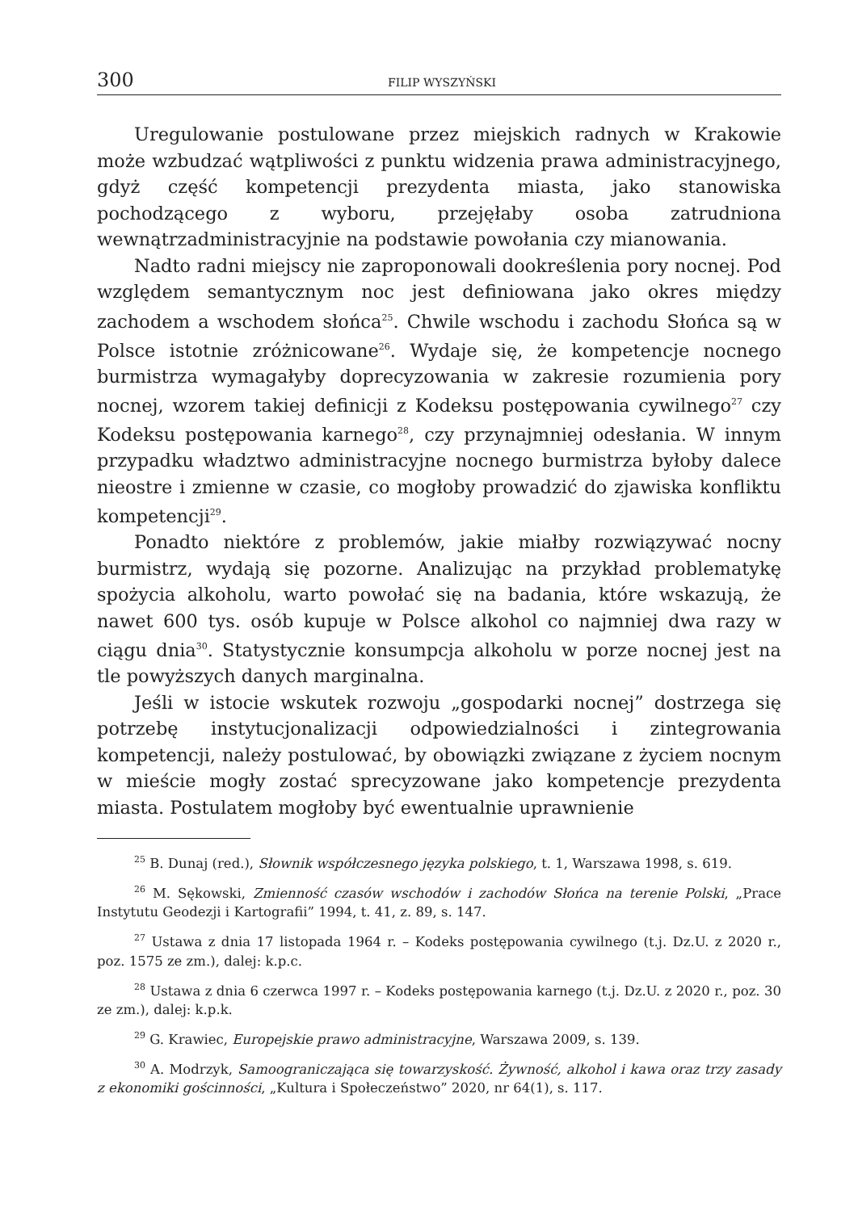300 FILIP WYSZYŃSKI
Uregulowanie postulowane przez miejskich radnych w Krakowie może wzbudzać wątpliwości z punktu widzenia prawa administracyjnego, gdyż część kompetencji prezydenta miasta, jako stanowiska pochodzącego z wyboru, przejęłaby osoba zatrudniona wewnątrzadministracyjnie na podstawie powołania czy mianowania.
Nadto radni miejscy nie zaproponowali dookreślenia pory nocnej. Pod względem semantycznym noc jest definiowana jako okres między zachodem a wschodem słońca<sup>25</sup>. Chwile wschodu i zachodu Słońca są w Polsce istotnie zróżnicowane<sup>26</sup>. Wydaje się, że kompetencje nocnego burmistrza wymagałyby doprecyzowania w zakresie rozumienia pory nocnej, wzorem takiej definicji z Kodeksu postępowania cywilnego<sup>27</sup> czy Kodeksu postępowania karnego<sup>28</sup>, czy przynajmniej odesłania. W innym przypadku władztwo administracyjne nocnego burmistrza byłoby dalece nieostre i zmienne w czasie, co mogłoby prowadzić do zjawiska konfliktu kompetencji<sup>29</sup>.
Ponadto niektóre z problemów, jakie miałby rozwiązywać nocny burmistrz, wydają się pozorne. Analizując na przykład problematykę spożycia alkoholu, warto powołać się na badania, które wskazują, że nawet 600 tys. osób kupuje w Polsce alkohol co najmniej dwa razy w ciągu dnia<sup>30</sup>. Statystycznie konsumpcja alkoholu w porze nocnej jest na tle powyższych danych marginalna.
Jeśli w istocie wskutek rozwoju „gospodarki nocnej” dostrzega się potrzebę instytucjonalizacji odpowiedzialności i zintegrowania kompetencji, należy postulować, by obowiązki związane z życiem nocnym w mieście mogły zostać sprecyzowane jako kompetencje prezydenta miasta. Postulatem mogłoby być ewentualnie uprawnienie
<sup>25</sup> B. Dunaj (red.), Słownik współczesnego języka polskiego, t. 1, Warszawa 1998, s. 619.
<sup>26</sup> M. Sękowski, Zmienność czasów wschodów i zachodów Słońca na terenie Polski, „Prace Instytutu Geodezji i Kartografii” 1994, t. 41, z. 89, s. 147.
<sup>27</sup> Ustawa z dnia 17 listopada 1964 r. – Kodeks postępowania cywilnego (t.j. Dz.U. z 2020 r., poz. 1575 ze zm.), dalej: k.p.c.
<sup>28</sup> Ustawa z dnia 6 czerwca 1997 r. – Kodeks postępowania karnego (t.j. Dz.U. z 2020 r., poz. 30 ze zm.), dalej: k.p.k.
<sup>29</sup> G. Krawiec, Europejskie prawo administracyjne, Warszawa 2009, s. 139.
<sup>30</sup> A. Modrzyk, Samoograniczająca się towarzyskość. Żywność, alkohol i kawa oraz trzy zasady z ekonomiki gościnności, „Kultura i Społeczeństwo” 2020, nr 64(1), s. 117.